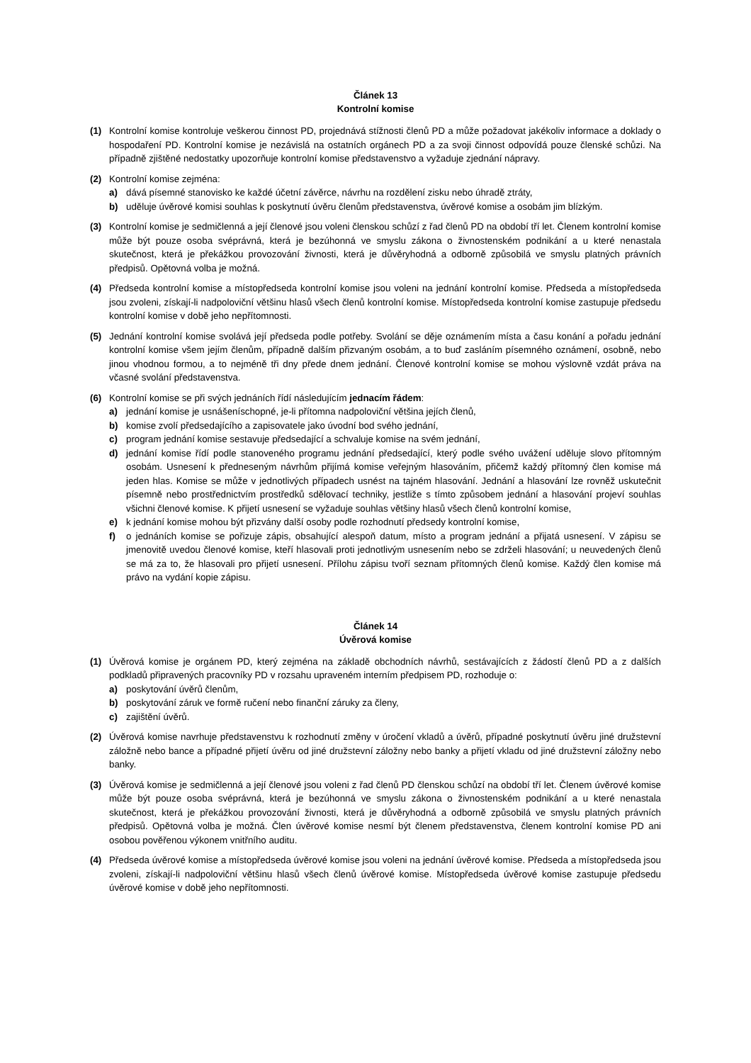Článek 13
Kontrolní komise
(1) Kontrolní komise kontroluje veškerou činnost PD, projednává stížnosti členů PD a může požadovat jakékoliv informace a doklady o hospodaření PD. Kontrolní komise je nezávislá na ostatních orgánech PD a za svoji činnost odpovídá pouze členské schůzi. Na případně zjištěné nedostatky upozorňuje kontrolní komise představenstvo a vyžaduje zjednání nápravy.
(2) Kontrolní komise zejména:
a) dává písemné stanovisko ke každé účetní závěrce, návrhu na rozdělení zisku nebo úhradě ztráty,
b) uděluje úvěrové komisi souhlas k poskytnutí úvěru členům představenstva, úvěrové komise a osobám jim blízkým.
(3) Kontrolní komise je sedmičlenná a její členové jsou voleni členskou schůzí z řad členů PD na období tří let. Členem kontrolní komise může být pouze osoba svéprávná, která je bezúhonná ve smyslu zákona o živnostenském podnikání a u které nenastala skutečnost, která je překážkou provozování živnosti, která je důvěryhodná a odborně způsobilá ve smyslu platných právních předpisů. Opětovná volba je možná.
(4) Předseda kontrolní komise a místopředseda kontrolní komise jsou voleni na jednání kontrolní komise. Předseda a místopředseda jsou zvoleni, získají-li nadpoloviční většinu hlasů všech členů kontrolní komise. Místopředseda kontrolní komise zastupuje předsedu kontrolní komise v době jeho nepřítomnosti.
(5) Jednání kontrolní komise svolává její předseda podle potřeby. Svolání se děje oznámením místa a času konání a pořadu jednání kontrolní komise všem jejím členům, případně dalším přizvaným osobám, a to buď zasláním písemného oznámení, osobně, nebo jinou vhodnou formou, a to nejméně tři dny přede dnem jednání. Členové kontrolní komise se mohou výslovně vzdát práva na včasné svolání představenstva.
(6) Kontrolní komise se při svých jednáních řídí následujícím jednacím řádem:
a) jednání komise je usnášeníschopné, je-li přítomna nadpoloviční většina jejích členů,
b) komise zvolí předsedajícího a zapisovatele jako úvodní bod svého jednání,
c) program jednání komise sestavuje předsedající a schvaluje komise na svém jednání,
d) jednání komise řídí podle stanoveného programu jednání předsedající, který podle svého uvážení uděluje slovo přítomným osobám. Usnesení k předneseným návrhům přijímá komise veřejným hlasováním, přičemž každý přítomný člen komise má jeden hlas. Komise se může v jednotlivých případech usnést na tajném hlasování. Jednání a hlasování lze rovněž uskutečnit písemně nebo prostřednictvím prostředků sdělovací techniky, jestliže s tímto způsobem jednání a hlasování projeví souhlas všichni členové komise. K přijetí usnesení se vyžaduje souhlas většiny hlasů všech členů kontrolní komise,
e) k jednání komise mohou být přizvány další osoby podle rozhodnutí předsedy kontrolní komise,
f) o jednáních komise se pořizuje zápis, obsahující alespoň datum, místo a program jednání a přijatá usnesení. V zápisu se jmenovitě uvedou členové komise, kteří hlasovali proti jednotlivým usnesením nebo se zdrželi hlasování; u neuvedených členů se má za to, že hlasovali pro přijetí usnesení. Přílohu zápisu tvoří seznam přítomných členů komise. Každý člen komise má právo na vydání kopie zápisu.
Článek 14
Úvěrová komise
(1) Úvěrová komise je orgánem PD, který zejména na základě obchodních návrhů, sestávajících z žádostí členů PD a z dalších podkladů připravených pracovníky PD v rozsahu upraveném interním předpisem PD, rozhoduje o:
a) poskytování úvěrů členům,
b) poskytování záruk ve formě ručení nebo finanční záruky za členy,
c) zajištění úvěrů.
(2) Úvěrová komise navrhuje představenstvu k rozhodnutí změny v úročení vkladů a úvěrů, případné poskytnutí úvěru jiné družstevní záložně nebo bance a případné přijetí úvěru od jiné družstevní záložny nebo banky a přijetí vkladu od jiné družstevní záložny nebo banky.
(3) Úvěrová komise je sedmičlenná a její členové jsou voleni z řad členů PD členskou schůzí na období tří let. Členem úvěrové komise může být pouze osoba svéprávná, která je bezúhonná ve smyslu zákona o živnostenském podnikání a u které nenastala skutečnost, která je překážkou provozování živnosti, která je důvěryhodná a odborně způsobilá ve smyslu platných právních předpisů. Opětovná volba je možná. Člen úvěrové komise nesmí být členem představenstva, členem kontrolní komise PD ani osobou pověřenou výkonem vnitřního auditu.
(4) Předseda úvěrové komise a místopředseda úvěrové komise jsou voleni na jednání úvěrové komise. Předseda a místopředseda jsou zvoleni, získají-li nadpoloviční většinu hlasů všech členů úvěrové komise. Místopředseda úvěrové komise zastupuje předsedu úvěrové komise v době jeho nepřítomnosti.